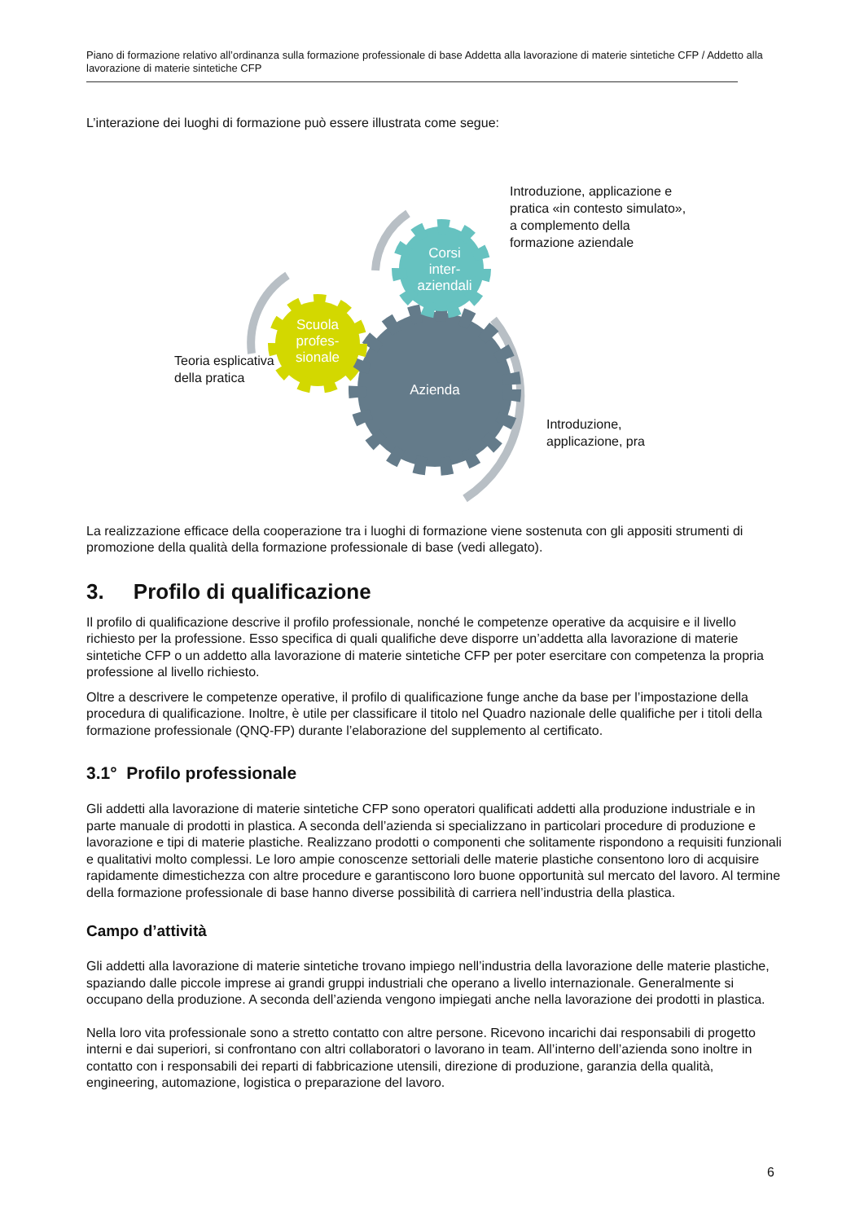Piano di formazione relativo all’ordinanza sulla formazione professionale di base Addetta alla lavorazione di materie sintetiche CFP / Addetto alla lavorazione di materie sintetiche CFP
L’interazione dei luoghi di formazione può essere illustrata come segue:
Azienda
Scuola
profes-
sionale
Corsi
inter-
aziendali
Introduzione, applicazione e
pratica «in contesto simulato»,
a complemento della
formazione aziendale
Teoria esplicativa
della pratica
Introduzione,
applicazione, pra
La realizzazione efficace della cooperazione tra i luoghi di formazione viene sostenuta con gli appositi strumenti di promozione della qualità della formazione professionale di base (vedi allegato).
3. Profilo di qualificazione
Il profilo di qualificazione descrive il profilo professionale, nonché le competenze operative da acquisire e il livello richiesto per la professione. Esso specifica di quali qualifiche deve disporre un’addetta alla lavorazione di materie sintetiche CFP o un addetto alla lavorazione di materie sintetiche CFP per poter esercitare con competenza la propria professione al livello richiesto.
Oltre a descrivere le competenze operative, il profilo di qualificazione funge anche da base per l’impostazione della procedura di qualificazione. Inoltre, è utile per classificare il titolo nel Quadro nazionale delle qualifiche per i titoli della formazione professionale (QNQ-FP) durante l’elaborazione del supplemento al certificato.
3.1° Profilo professionale
Gli addetti alla lavorazione di materie sintetiche CFP sono operatori qualificati addetti alla produzione industriale e in parte manuale di prodotti in plastica. A seconda dell’azienda si specializzano in particolari procedure di produzione e lavorazione e tipi di materie plastiche. Realizzano prodotti o componenti che solitamente rispondono a requisiti funzionali e qualitativi molto complessi. Le loro ampie conoscenze settoriali delle materie plastiche consentono loro di acquisire rapidamente dimestichezza con altre procedure e garantiscono loro buone opportunità sul mercato del lavoro. Al termine della formazione professionale di base hanno diverse possibilità di carriera nell’industria della plastica.
Campo d’attività
Gli addetti alla lavorazione di materie sintetiche trovano impiego nell’industria della lavorazione delle materie plastiche, spaziando dalle piccole imprese ai grandi gruppi industriali che operano a livello internazionale. Generalmente si occupano della produzione. A seconda dell’azienda vengono impiegati anche nella lavorazione dei prodotti in plastica.
Nella loro vita professionale sono a stretto contatto con altre persone. Ricevono incarichi dai responsabili di progetto interni e dai superiori, si confrontano con altri collaboratori o lavorano in team. All’interno dell’azienda sono inoltre in contatto con i responsabili dei reparti di fabbricazione utensili, direzione di produzione, garanzia della qualità, engineering, automazione, logistica o preparazione del lavoro.
6